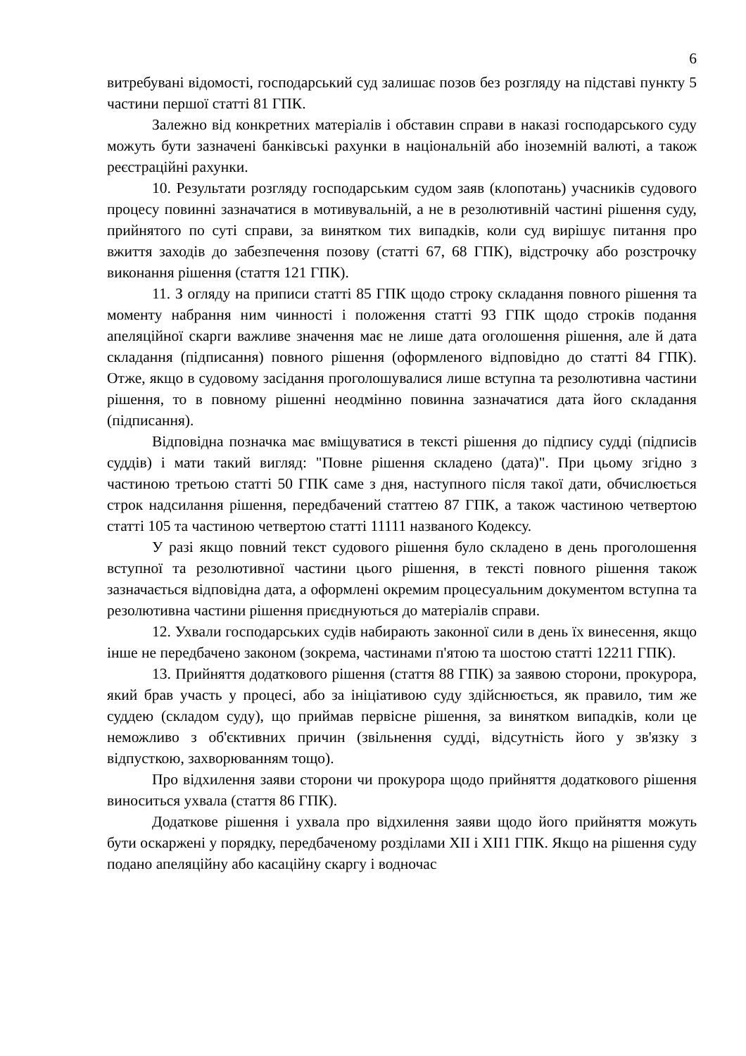6
витребувані відомості, господарський суд залишає позов без розгляду на підставі пункту 5 частини першої статті 81 ГПК.
Залежно від конкретних матеріалів і обставин справи в наказі господарського суду можуть бути зазначені банківські рахунки в національній або іноземній валюті, а також реєстраційні рахунки.
10. Результати розгляду господарським судом заяв (клопотань) учасників судового процесу повинні зазначатися в мотивувальній, а не в резолютивній частині рішення суду, прийнятого по суті справи, за винятком тих випадків, коли суд вирішує питання про вжиття заходів до забезпечення позову (статті 67, 68 ГПК), відстрочку або розстрочку виконання рішення (стаття 121 ГПК).
11. З огляду на приписи статті 85 ГПК щодо строку складання повного рішення та моменту набрання ним чинності і положення статті 93 ГПК щодо строків подання апеляційної скарги важливе значення має не лише дата оголошення рішення, але й дата складання (підписання) повного рішення (оформленого відповідно до статті 84 ГПК). Отже, якщо в судовому засідання проголошувалися лише вступна та резолютивна частини рішення, то в повному рішенні неодмінно повинна зазначатися дата його складання (підписання).
Відповідна позначка має вміщуватися в тексті рішення до підпису судді (підписів суддів) і мати такий вигляд: "Повне рішення складено (дата)". При цьому згідно з частиною третьою статті 50 ГПК саме з дня, наступного після такої дати, обчислюється строк надсилання рішення, передбачений статтею 87 ГПК, а також частиною четвертою статті 105 та частиною четвертою статті 11111 названого Кодексу.
У разі якщо повний текст судового рішення було складено в день проголошення вступної та резолютивної частини цього рішення, в тексті повного рішення також зазначається відповідна дата, а оформлені окремим процесуальним документом вступна та резолютивна частини рішення приєднуються до матеріалів справи.
12. Ухвали господарських судів набирають законної сили в день їх винесення, якщо інше не передбачено законом (зокрема, частинами п'ятою та шостою статті 12211 ГПК).
13. Прийняття додаткового рішення (стаття 88 ГПК) за заявою сторони, прокурора, який брав участь у процесі, або за ініціативою суду здійснюється, як правило, тим же суддею (складом суду), що приймав первісне рішення, за винятком випадків, коли це неможливо з об'єктивних причин (звільнення судді, відсутність його у зв'язку з відпусткою, захворюванням тощо).
Про відхилення заяви сторони чи прокурора щодо прийняття додаткового рішення виноситься ухвала (стаття 86 ГПК).
Додаткове рішення і ухвала про відхилення заяви щодо його прийняття можуть бути оскаржені у порядку, передбаченому розділами XII і XII1 ГПК. Якщо на рішення суду подано апеляційну або касаційну скаргу і водночас